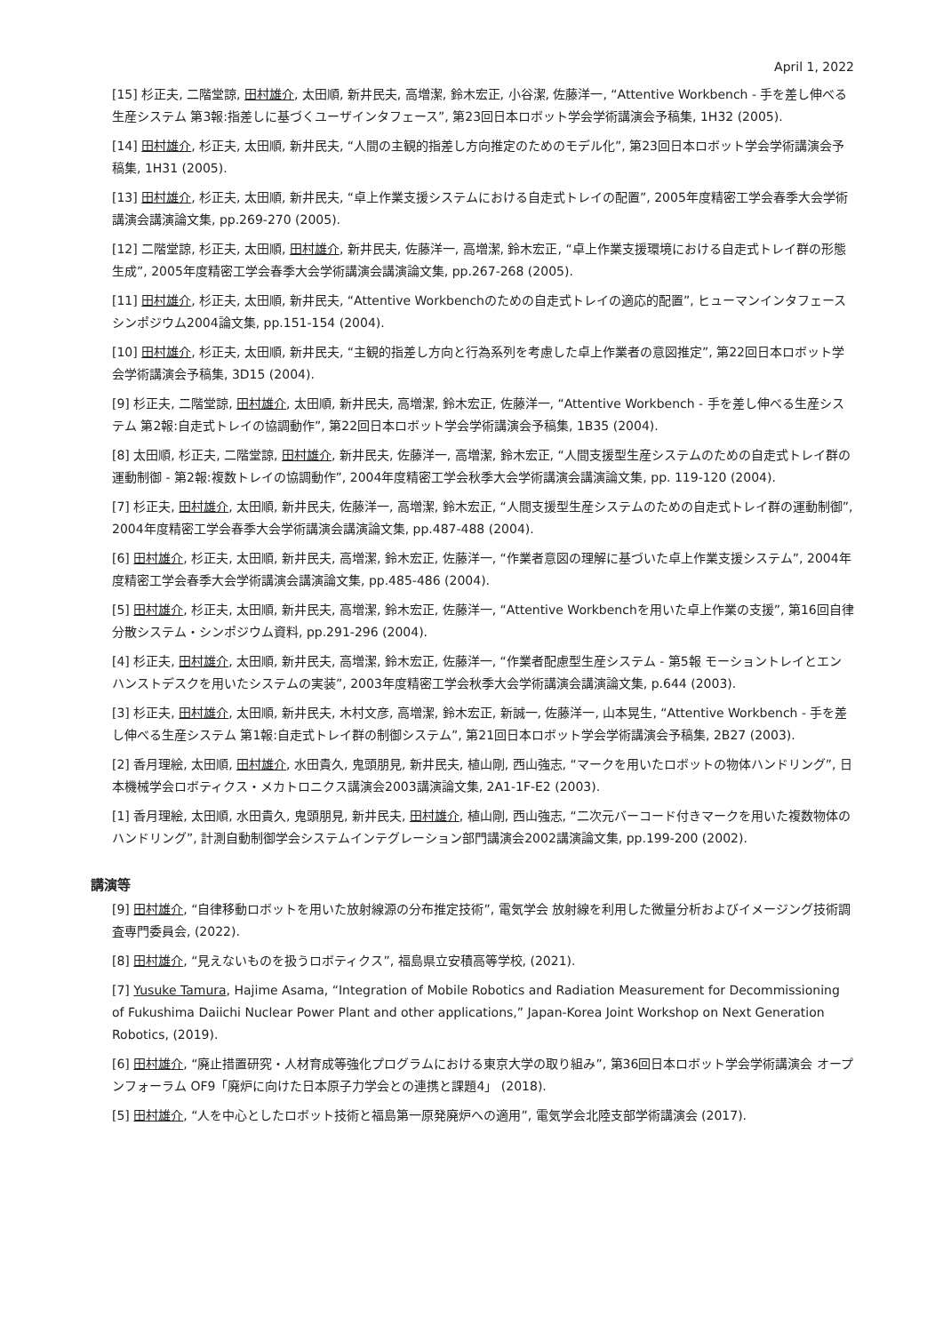April 1, 2022
[15] 杉正夫, 二階堂諒, 田村雄介, 太田順, 新井民夫, 高増潔, 鈴木宏正, 小谷潔, 佐藤洋一, “Attentive Workbench - 手を差し伸べる生産システム 第3報:指差しに基づくユーザインタフェース”, 第23回日本ロボット学会学術講演会予稿集, 1H32 (2005).
[14] 田村雄介, 杉正夫, 太田順, 新井民夫, “人間の主観的指差し方向推定のためのモデル化”, 第23回日本ロボット学会学術講演会予稿集, 1H31 (2005).
[13] 田村雄介, 杉正夫, 太田順, 新井民夫, “卓上作業支援システムにおける自走式トレイの配置”, 2005年度精密工学会春季大会学術講演会講演論文集, pp.269-270 (2005).
[12] 二階堂諒, 杉正夫, 太田順, 田村雄介, 新井民夫, 佐藤洋一, 高増潔, 鈴木宏正, “卓上作業支援環境における自走式トレイ群の形態生成”, 2005年度精密工学会春季大会学術講演会講演論文集, pp.267-268 (2005).
[11] 田村雄介, 杉正夫, 太田順, 新井民夫, “Attentive Workbenchのための自走式トレイの適応的配置”, ヒューマンインタフェースシンポジウム2004論文集, pp.151-154 (2004).
[10] 田村雄介, 杉正夫, 太田順, 新井民夫, “主観的指差し方向と行為系列を考慮した卓上作業者の意図推定”, 第22回日本ロボット学会学術講演会予稿集, 3D15 (2004).
[9] 杉正夫, 二階堂諒, 田村雄介, 太田順, 新井民夫, 高増潔, 鈴木宏正, 佐藤洋一, “Attentive Workbench - 手を差し伸べる生産システム 第2報:自走式トレイの協調動作”, 第22回日本ロボット学会学術講演会予稿集, 1B35 (2004).
[8] 太田順, 杉正夫, 二階堂諒, 田村雄介, 新井民夫, 佐藤洋一, 高増潔, 鈴木宏正, “人間支援型生産システムのための自走式トレイ群の運動制御 - 第2報:複数トレイの協調動作”, 2004年度精密工学会秋季大会学術講演会講演論文集, pp. 119-120 (2004).
[7] 杉正夫, 田村雄介, 太田順, 新井民夫, 佐藤洋一, 高増潔, 鈴木宏正, “人間支援型生産システムのための自走式トレイ群の運動制御”, 2004年度精密工学会春季大会学術講演会講演論文集, pp.487-488 (2004).
[6] 田村雄介, 杉正夫, 太田順, 新井民夫, 高増潔, 鈴木宏正, 佐藤洋一, “作業者意図の理解に基づいた卓上作業支援システム”, 2004年度精密工学会春季大会学術講演会講演論文集, pp.485-486 (2004).
[5] 田村雄介, 杉正夫, 太田順, 新井民夫, 高増潔, 鈴木宏正, 佐藤洋一, “Attentive Workbenchを用いた卓上作業の支援”, 第16回自律分散システム・シンポジウム資料, pp.291-296 (2004).
[4] 杉正夫, 田村雄介, 太田順, 新井民夫, 高増潔, 鈴木宏正, 佐藤洋一, “作業者配慮型生産システム - 第5報 モーショントレイとエンハンストデスクを用いたシステムの実装”, 2003年度精密工学会秋季大会学術講演会講演論文集, p.644 (2003).
[3] 杉正夫, 田村雄介, 太田順, 新井民夫, 木村文彦, 高増潔, 鈴木宏正, 新誠一, 佐藤洋一, 山本晃生, “Attentive Workbench - 手を差し伸べる生産システム 第1報:自走式トレイ群の制御システム”, 第21回日本ロボット学会学術講演会予稿集, 2B27 (2003).
[2] 香月理絵, 太田順, 田村雄介, 水田貴久, 鬼頭朋見, 新井民夫, 植山剛, 西山強志, “マークを用いたロボットの物体ハンドリング”, 日本機械学会ロボティクス・メカトロニクス講演会2003講演論文集, 2A1-1F-E2 (2003).
[1] 香月理絵, 太田順, 水田貴久, 鬼頭朋見, 新井民夫, 田村雄介, 植山剛, 西山強志, “二次元バーコード付きマークを用いた複数物体のハンドリング”, 計測自動制御学会システムインテグレーション部門講演会2002講演論文集, pp.199-200 (2002).
講演等
[9] 田村雄介, “自律移動ロボットを用いた放射線源の分布推定技術”, 電気学会 放射線を利用した微量分析およびイメージング技術調査専門委員会, (2022).
[8] 田村雄介, “見えないものを扱うロボティクス”, 福島県立安積高等学校, (2021).
[7] Yusuke Tamura, Hajime Asama, “Integration of Mobile Robotics and Radiation Measurement for Decommissioning of Fukushima Daiichi Nuclear Power Plant and other applications,” Japan-Korea Joint Workshop on Next Generation Robotics, (2019).
[6] 田村雄介, “廃止措置研究・人材育成等強化プログラムにおける東京大学の取り組み”, 第36回日本ロボット学会学術講演会 オープンフォーラム OF9「廃炉に向けた日本原子力学会との連携と課題4」 (2018).
[5] 田村雄介, “人を中心としたロボット技術と福島第一原発廃炉への適用”, 電気学会北陸支部学術講演会 (2017).